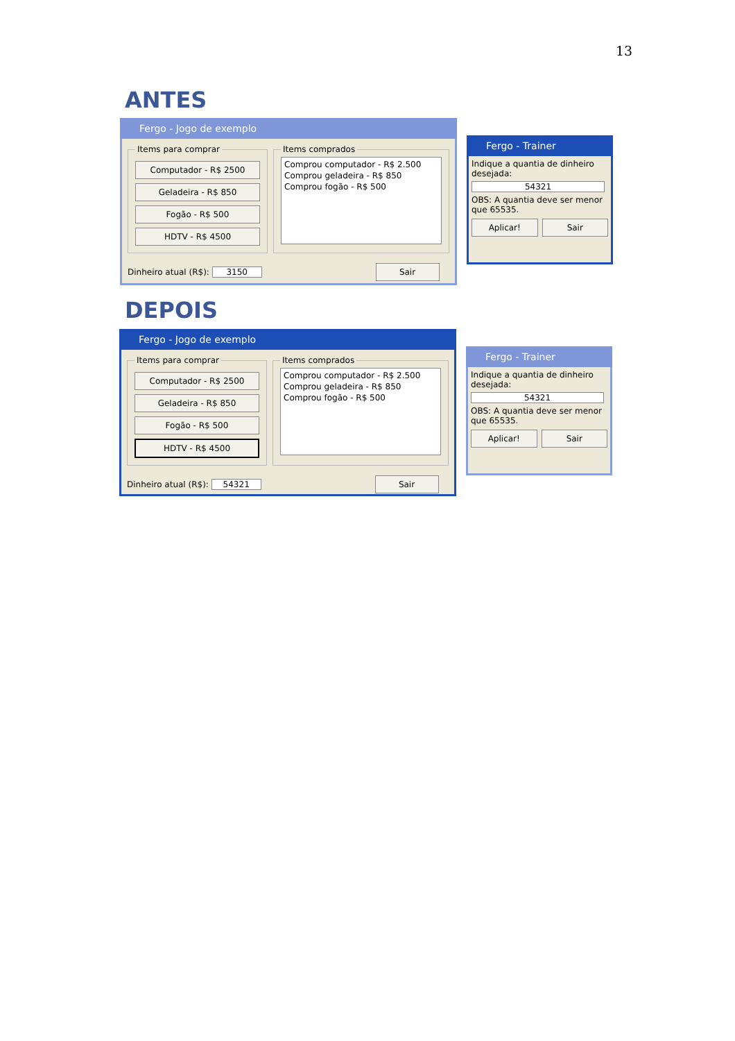13
ANTES
Fergo - Jogo de exemplo
Items para comprar
Computador - R$ 2500
Geladeira - R$ 850
Fogão - R$ 500
HDTV - R$ 4500
Items comprados
Comprou computador - R$ 2.500
Comprou geladeira - R$ 850
Comprou fogão - R$ 500
Dinheiro atual (R$): 3150 Sair
Fergo - Trainer
Indique a quantia de dinheiro desejada:
54321
OBS: A quantia deve ser menor que 65535.
Aplicar! Sair
DEPOIS
Fergo - Jogo de exemplo
Items para comprar
Computador - R$ 2500
Geladeira - R$ 850
Fogão - R$ 500
HDTV - R$ 4500
Items comprados
Comprou computador - R$ 2.500
Comprou geladeira - R$ 850
Comprou fogão - R$ 500
Dinheiro atual (R$): 54321 Sair
Fergo - Trainer
Indique a quantia de dinheiro desejada:
54321
OBS: A quantia deve ser menor que 65535.
Aplicar! Sair